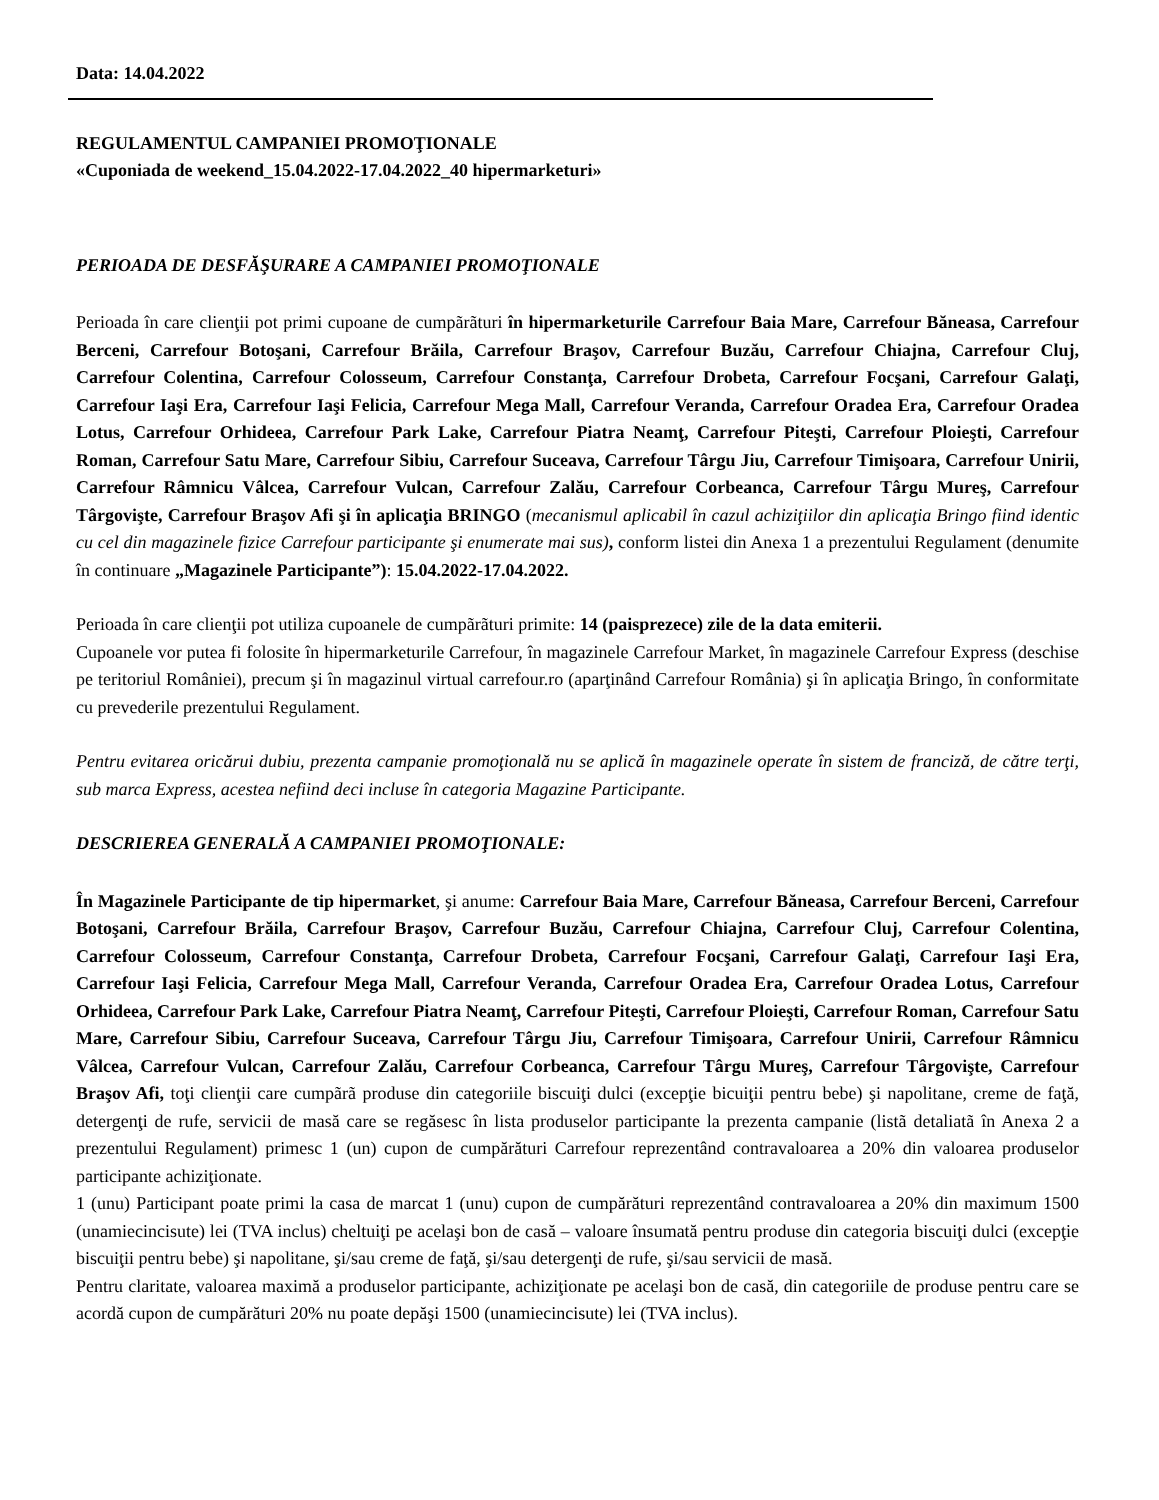Data: 14.04.2022
REGULAMENTUL CAMPANIEI PROMOŢIONALE
«Cuponiada de weekend_15.04.2022-17.04.2022_40 hipermarketuri»
PERIOADA DE DESFĂŞURARE A CAMPANIEI PROMOŢIONALE
Perioada în care clienţii pot primi cupoane de cumpãrãturi în hipermarketurile Carrefour Baia Mare, Carrefour Băneasa, Carrefour Berceni, Carrefour Botoşani, Carrefour Brăila, Carrefour Braşov, Carrefour Buzău, Carrefour Chiajna, Carrefour Cluj, Carrefour Colentina, Carrefour Colosseum, Carrefour Constanţa, Carrefour Drobeta, Carrefour Focşani, Carrefour Galaţi, Carrefour Iaşi Era, Carrefour Iaşi Felicia, Carrefour Mega Mall, Carrefour Veranda, Carrefour Oradea Era, Carrefour Oradea Lotus, Carrefour Orhideea, Carrefour Park Lake, Carrefour Piatra Neamţ, Carrefour Piteşti, Carrefour Ploieşti, Carrefour Roman, Carrefour Satu Mare, Carrefour Sibiu, Carrefour Suceava, Carrefour Târgu Jiu, Carrefour Timişoara, Carrefour Unirii, Carrefour Râmnicu Vâlcea, Carrefour Vulcan, Carrefour Zalău, Carrefour Corbeanca, Carrefour Târgu Mureş, Carrefour Târgovişte, Carrefour Braşov Afi şi în aplicaţia BRINGO (mecanismul aplicabil în cazul achiziţiilor din aplicaţia Bringo fiind identic cu cel din magazinele fizice Carrefour participante şi enumerate mai sus), conform listei din Anexa 1 a prezentului Regulament (denumite în continuare „Magazinele Participante”): 15.04.2022-17.04.2022.
Perioada în care clienţii pot utiliza cupoanele de cumpãrãturi primite: 14 (paisprezece) zile de la data emiterii.
Cupoanele vor putea fi folosite în hipermarketurile Carrefour, în magazinele Carrefour Market, în magazinele Carrefour Express (deschise pe teritoriul României), precum şi în magazinul virtual carrefour.ro (aparţinând Carrefour România) şi în aplicaţia Bringo, în conformitate cu prevederile prezentului Regulament.
Pentru evitarea oricărui dubiu, prezenta campanie promoţională nu se aplică în magazinele operate în sistem de franciză, de către terţi, sub marca Express, acestea nefiind deci incluse în categoria Magazine Participante.
DESCRIEREA GENERALĂ A CAMPANIEI PROMOŢIONALE:
În Magazinele Participante de tip hipermarket, şi anume: Carrefour Baia Mare, Carrefour Băneasa, Carrefour Berceni, Carrefour Botoşani, Carrefour Brăila, Carrefour Braşov, Carrefour Buzău, Carrefour Chiajna, Carrefour Cluj, Carrefour Colentina, Carrefour Colosseum, Carrefour Constanţa, Carrefour Drobeta, Carrefour Focşani, Carrefour Galaţi, Carrefour Iaşi Era, Carrefour Iaşi Felicia, Carrefour Mega Mall, Carrefour Veranda, Carrefour Oradea Era, Carrefour Oradea Lotus, Carrefour Orhideea, Carrefour Park Lake, Carrefour Piatra Neamţ, Carrefour Piteşti, Carrefour Ploieşti, Carrefour Roman, Carrefour Satu Mare, Carrefour Sibiu, Carrefour Suceava, Carrefour Târgu Jiu, Carrefour Timişoara, Carrefour Unirii, Carrefour Râmnicu Vâlcea, Carrefour Vulcan, Carrefour Zalău, Carrefour Corbeanca, Carrefour Târgu Mureş, Carrefour Târgovişte, Carrefour Braşov Afi, toţi clienţii care cumpãrã produse din categoriile biscuiţi dulci (excepţie bicuiţii pentru bebe) şi napolitane, creme de faţă, detergenţi de rufe, servicii de masă care se regăsesc în lista produselor participante la prezenta campanie (listã detaliatã în Anexa 2 a prezentului Regulament) primesc 1 (un) cupon de cumpărături Carrefour reprezentând contravaloarea a 20% din valoarea produselor participante achiziţionate.
1 (unu) Participant poate primi la casa de marcat 1 (unu) cupon de cumpărături reprezentând contravaloarea a 20% din maximum 1500 (unamiecincisute) lei (TVA inclus) cheltuiţi pe acelaşi bon de casă – valoare însumată pentru produse din categoria biscuiţi dulci (excepţie biscuiţii pentru bebe) şi napolitane, şi/sau creme de faţă, şi/sau detergenţi de rufe, şi/sau servicii de masă.
Pentru claritate, valoarea maximă a produselor participante, achiziţionate pe acelaşi bon de casă, din categoriile de produse pentru care se acordă cupon de cumpărături 20% nu poate depăşi 1500 (unamiecincisute) lei (TVA inclus).